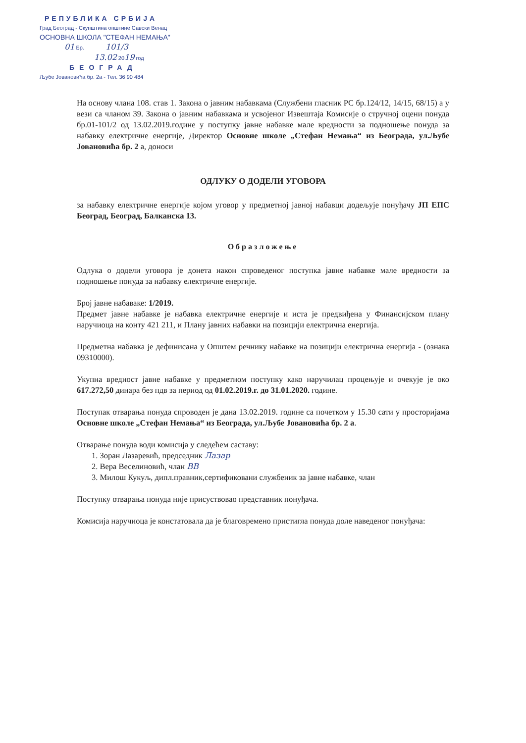РЕПУБЛИКА СРБИЈА
Град Београд - Скупштина општине Савски Венац
ОСНОВНА ШКОЛА "СТЕФАН НЕМАЊА"
01 Бр. 101/3
13.02 2019 год
БЕОГРАД
Љубе Јовановића бр. 2а - Тел. 36 90 484
На основу члана 108. став 1. Закона о јавним набавкама (Службени гласник РС бр.124/12, 14/15, 68/15) а у вези са чланом 39. Закона о јавним набавкама и усвојеног Извештаја Комисије о стручној оцени понуда бр.01-101/2 од 13.02.2019.године у поступку јавне набавке мале вредности за подношење понуда за набавку електричне енергије, Директор Основне школе „Стефан Немања“ из Београда, ул.Љубе Јовановића бр. 2 а, доноси
ОДЛУКУ О ДОДЕЛИ УГОВОРА
за набавку електричне енергије којом уговор у предметној јавној набавци додељује понуђачу ЈП ЕПС Београд, Београд, Балканска 13.
Образложење
Одлука о додели уговора је донета након спроведеног поступка јавне набавке мале вредности за подношење понуда за набавку електричне енергије.
Број јавне набаваке: 1/2019.
Предмет јавне набавке је набавка електричне енергије и иста је предвиђена у Финансијском плану наручиоца на конту 421 211, и Плану јавних набавки на позицији електрична енергија.
Предметна набавка је дефинисана у Општем речнику набавке на позицији електрична енергија - (ознака 09310000).
Укупна вредност јавне набавке у предметном поступку како наручилац процењује и очекује је око 617.272,50 динара без пдв за период од 01.02.2019.г. до 31.01.2020. године.
Поступак отварања понуда спроводен је дана 13.02.2019. године са почетком у 15.30 сати у просторијама Основне школе „Стефан Немања“ из Београда, ул.Љубе Јовановића бр. 2 а.
Отварање понуда води комисија у следећем саставу:
1. Зоран Лазаревић, председник Лазар
2. Вера Веселиновић, члан ВВ
3. Милош Кукуљ, дипл.правник,сертификовани службеник за јавне набавке, члан
Поступку отварања понуда није присуствовао представник понуђача.
Комисија наручиоца је констатовала да је благовремено пристигла понуда доле наведеног понуђача: